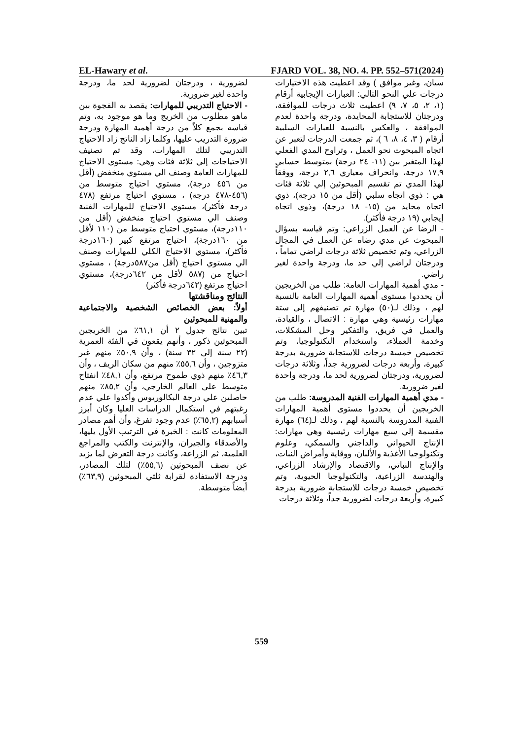EL-Hawary et al. FJARD VOL. 38, NO. 4. PP. 552–571(2024)
سيان، وغير موافق ) وقد اعطيت هذه الاختيارات درجات علي النحو التالي: العبارات الإيجابية أرقام (١، ٢، ٥، ٧، ٩) اعطيت ثلاث درجات للموافقة، ودرجتان للاستجابة المحايدة، ودرجة واحدة لعدم الموافقة ، والعكس بالنسبة للعبارات السلبية أرقام ( ٣، ٤، ٨، ٦ )، ثم جمعت الدرجات لتعبر عن اتجاه المبحوث نحو العمل ، وتراوح المدي الفعلي لهذا المتغير بين (١١- ٢٤ درجة) بمتوسط حسابي ١٧,٩ درجة، وانحراف معياري ٢,٦ درجة، ووفقاً لهذا المدي تم تقسيم المبحوثين إلي ثلاثة فئات هي : ذوي اتجاه سلبي (أقل من ١٥ درجة)، ذوي اتجاه محايد من (١٥- ١٨ درجة)، وذوي اتجاه إيجابي (١٩ درجة فأكثر).
- الرضا عن العمل الزراعي: وتم قياسه بسؤال المبحوث عن مدي رضاه عن العمل في المجال الزراعي، وتم تخصيص ثلاثة درجات لراضي تماماً ، ودرجتان لراضي إلي حد ما، ودرجة واحدة لغير راضي.
- مدي أهمية المهارات العامة: طلب من الخريجين أن يحددوا مستوى أهمية المهارات العامة بالنسبة لهم ، وذلك لـ(٥٠) مهارة تم تصنيفهم إلى ستة مهارات رئيسية وهي مهارة : الاتصال ، والقيادة، والعمل في فريق، والتفكير وحل المشكلات، وخدمة العملاء، واستخدام التكنولوجيا، وتم تخصيص خمسة درجات للاستجابة ضرورية بدرجة كبيرة، وأربعة درجات لضرورية جداً، وثلاثة درجات لضرورية، ودرجتان لضرورية لحد ما، ودرجة واحدة لغير ضرورية.
- مدي أهمية المهارات الفنية المدروسة: طلب من الخريجين أن يحددوا مستوى أهمية المهارات الفنية المدروسة بالنسبة لهم ، وذلك لـ(٦٤) مهارة مقسمة إلي سبع مهارات رئيسية وهي مهارات: الإنتاج الحيواني والداجني والسمكي، وعلوم وتكنولوجيا الأغذية والألبان، ووقاية وأمراض النبات، والإنتاج النباتي، والاقتصاد والإرشاد الزراعي، والهندسة الزراعية، والتكنولوجيا الحيوية، وتم تخصيص خمسة درجات للاستجابة ضرورية بدرجة كبيرة، وأربعة درجات لضرورية جداً، وثلاثة درجات
لضرورية ، ودرجتان لضرورية لحد ما، ودرجة واحدة لغير ضرورية.
- الاحتياج التدريبي للمهارات: يقصد به الفجوة بين ماهو مطلوب من الخريج وما هو موجود به، وتم قياسه بجمع كلاً من درجة أهمية المهارة ودرجة ضرورة التدريب عليها، وكلما زاد الناتج زاد الاحتياج التدريبي لتلك المهارات، وقد تم تصنيف الاحتياجات إلي ثلاثة فئات وهي: مستوي الاحتياج للمهارات العامة وصنف الي مستوي منخفض (أقل من ٤٥٦ درجة)، مستوي احتياج متوسط من (٤٥٦-٤٧٨ درجة) ، مستوي احتياج مرتفع (٤٧٨ درجة فأكثر)، مستوي الاحتياج للمهارات الفنية وصنف الي مستوي احتياج منخفض (أقل من ١١٠درجة)، مستوي احتياج متوسط من (١١٠ لأقل من ١٦٠درجة)، احتياج مرتفع كبير (١٦٠درجة فأكثر)، مستوي الاحتياج الكلي للمهارات وصنف الي مستوي احتياج (أقل من٥٨٧درجة) ، مستوي احتياج من (٥٨٧ لأقل من ٦٤٢درجة)، مستوي احتياج مرتفع (٦٤٢درجة فأكثر)
النتائج ومناقشتها
أولاً: بعض الخصائص الشخصية والاجتماعية والمهنية للمبحوثين
تبين نتائج جدول ٢ أن ٦١,١٪ من الخريجين المبحوثين ذكور ، وأنهم يقعون في الفئة العمرية (٢٢ سنة إلى ٣٢ سنة) ، وأن ٥٠,٩٪ منهم غير متزوجين ، وأن ٥٥,٦٪ منهم من سكان الريف ، وأن ٤٦,٣٪ منهم ذوي طموح مرتفع، وأن ٤٨,١٪ انفتاح متوسط على العالم الخارجي، وأن ٨٥,٢٪ منهم حاصلين علي درجة البكالوريوس وأكدوا علي عدم رغبتهم في استكمال الدراسات العليا وكان أبرز أسبابهم (٦٥,٢٪) عدم وجود تفرغ، وأن أهم مصادر المعلومات كانت : الخبرة في الترتيب الأول يليها، والأصدقاء والجيران، والإنترنت والكتب والمراجع العلمية، ثم الزراعة، وكانت درجة التعرض لما يزيد عن نصف المبحوثين (٥٥,٦٪) لتلك المصادر، ودرجة الاستفادة لقرابة ثلثي المبحوثين (٦٣,٩٪) أيضاً متوسطة.
559